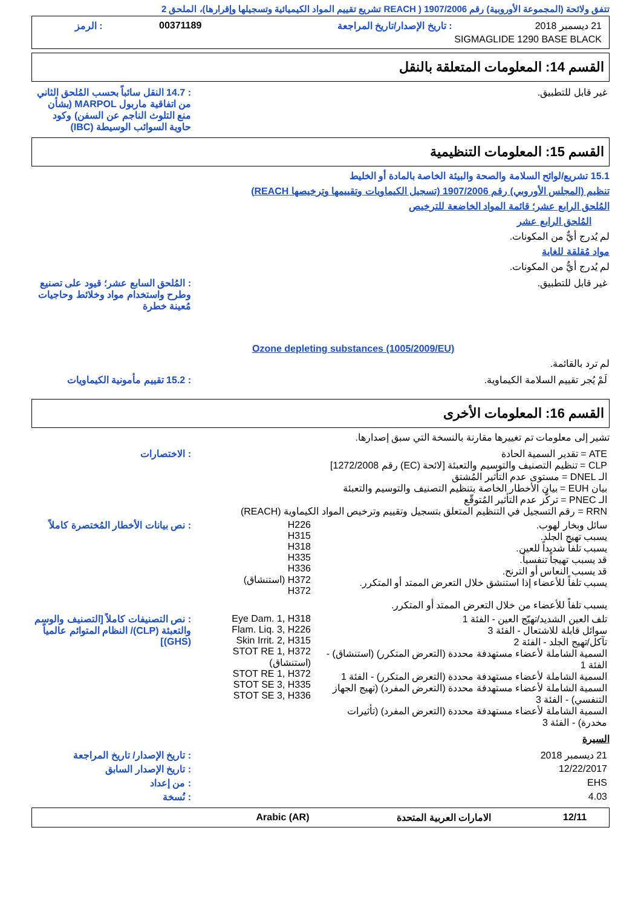تتفق ولائحة (المجموعة الأوروبية) رقم 1907/2006 ( REACH تشريع تقييم المواد الكيميائية وتسجيلها وإقرارها)، الملحق 2
| 21 ديسمبر 2018 | : تاريخ الإصدار/تاريخ المراجعة | 00371189 | : الرمز |
| SIGMAGLIDE 1290 BASE BLACK | | | |
القسم 14: المعلومات المتعلقة بالنقل
| غير قابل للتطبيق. | : 14.7 النقل سائباً بحسب المُلحق الثاني من اتفاقية ماربول MARPOL (بشأن منع التلوث الناجم عن السفن) وكود حاوية السوائب الوسيطة (IBC) |
القسم 15: المعلومات التنظيمية
15.1 تشريع/لوائح السلامة والصحة والبيئة الخاصة بالمادة أو الخليط
تنظيم (المجلس الأوروبي) رقم 1907/2006 (تسجيل الكيماويات وتقييمها وترخيصها REACH)
المُلحق الرابع عشر؛ قائمة المواد الخاضعة للترخيص
المُلحق الرابع عشر
لم يُدرج أيٌّ من المكونات.
مواد مُقلقة للغاية
لم يُدرج أيٌّ من المكونات.
| غير قابل للتطبيق. | : المُلحق السابع عشر؛ قيود على تصنيع وطرح واستخدام مواد وخلائط وحاجيات مُعينة خطرة |
Ozone depleting substances (1005/2009/EU)
لم ترد بالقائمة.
| لَمْ يُجر تقييم السلامة الكيماوية. | : 15.2 تقييم مأمونية الكيماويات |
القسم 16: المعلومات الأخرى
تشير إلى معلومات تم تغييرها مقارنة بالنسخة التي سبق إصدارها.
| ATE = تقدير السمية الحادة CLP = تنظيم التصنيف والتوسيم والتعبئة [لائحة (EC) رقم 1272/2008] الـ DNEL = مستوى عدم التأثير المُشتق بيان EUH = بيان الأخطار الخاصة بتنظيم التصنيف والتوسيم والتعبئة الـ PNEC = تركُّز عدم التأثير المُتوقّع RRN = رقم التسجيل في التنظيم المتعلق بتسجيل وتقييم وترخيص المواد الكيماوية (REACH) | | : الاختصارات |
| سائل وبخار لهوب. يسبب تهيج الجلد. يسبب تلفاً شديداً للعين. قد يسبب تهيجاً تنفسياً. قد يسبب النعاس أو الترنح. يسبب تلفاً للأعضاء إذا استنشق خلال التعرض الممتد أو المتكرر. يسبب تلفاً للأعضاء من خلال التعرض الممتد أو المتكرر. | H226 H315 H318 H335 H336 H372 (استنشاق) H372 | : نص بيانات الأخطار المُختصرة كاملاً |
| تلف العين الشديد/تهيّج العين - الفئة 1 سوائل قابلة للاشتعال - الفئة 3 تآكل/تهيج الجلد - الفئة 2 السمية الشاملة لأعضاء مستهدفة محددة (التعرض المتكرر) (استنشاق) - الفئة 1 السمية الشاملة لأعضاء مستهدفة محددة (التعرض المتكرر) - الفئة 1 السمية الشاملة لأعضاء مستهدفة محددة (التعرض المفرد) (تهيج الجهاز التنفسي) - الفئة 3 السمية الشاملة لأعضاء مستهدفة محددة (التعرض المفرد) (تأثيرات مخدرة) - الفئة 3 | Eye Dam. 1, H318 Flam. Liq. 3, H226 Skin Irrit. 2, H315 STOT RE 1, H372 (استنشاق) STOT RE 1, H372 STOT SE 3, H335 STOT SE 3, H336 | : نص التصنيفات كاملاً [التصنيف والوسم والتعبئة (CLP)/ النظام المتوائم عالمياً (GHS)] |
السيرة
| 21 ديسمبر 2018 | : تاريخ الإصدار/ تاريخ المراجعة |
| 12/22/2017 | : تاريخ الإصدار السابق |
| EHS | : من إعداد |
| 4.03 | : نُسخة |
| 12/11 | الامارات العربية المتحدة | Arabic (AR) | |